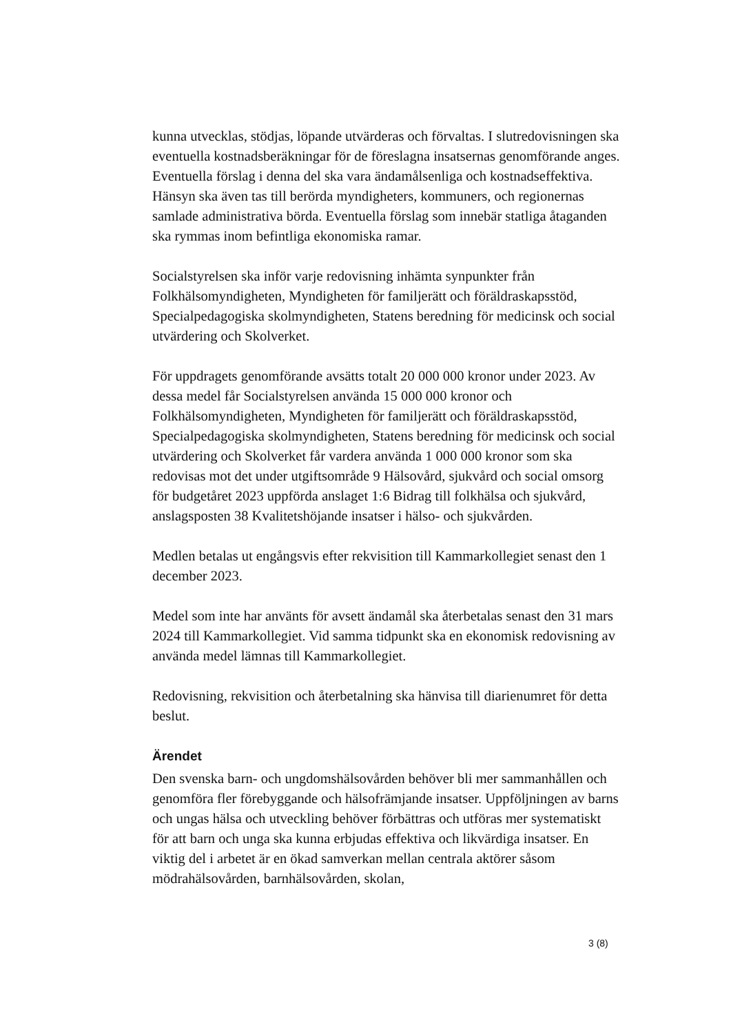kunna utvecklas, stödjas, löpande utvärderas och förvaltas. I slutredovisningen ska eventuella kostnadsberäkningar för de föreslagna insatsernas genomförande anges. Eventuella förslag i denna del ska vara ändamålsenliga och kostnadseffektiva. Hänsyn ska även tas till berörda myndigheters, kommuners, och regionernas samlade administrativa börda. Eventuella förslag som innebär statliga åtaganden ska rymmas inom befintliga ekonomiska ramar.
Socialstyrelsen ska inför varje redovisning inhämta synpunkter från Folkhälsomyndigheten, Myndigheten för familjerätt och föräldraskapsstöd, Specialpedagogiska skolmyndigheten, Statens beredning för medicinsk och social utvärdering och Skolverket.
För uppdragets genomförande avsätts totalt 20 000 000 kronor under 2023. Av dessa medel får Socialstyrelsen använda 15 000 000 kronor och Folkhälsomyndigheten, Myndigheten för familjerätt och föräldraskapsstöd, Specialpedagogiska skolmyndigheten, Statens beredning för medicinsk och social utvärdering och Skolverket får vardera använda 1 000 000 kronor som ska redovisas mot det under utgiftsområde 9 Hälsovård, sjukvård och social omsorg för budgetåret 2023 uppförda anslaget 1:6 Bidrag till folkhälsa och sjukvård, anslagsposten 38 Kvalitetshöjande insatser i hälso- och sjukvården.
Medlen betalas ut engångsvis efter rekvisition till Kammarkollegiet senast den 1 december 2023.
Medel som inte har använts för avsett ändamål ska återbetalas senast den 31 mars 2024 till Kammarkollegiet. Vid samma tidpunkt ska en ekonomisk redovisning av använda medel lämnas till Kammarkollegiet.
Redovisning, rekvisition och återbetalning ska hänvisa till diarienumret för detta beslut.
Ärendet
Den svenska barn- och ungdomshälsovården behöver bli mer sammanhållen och genomföra fler förebyggande och hälsofrämjande insatser. Uppföljningen av barns och ungas hälsa och utveckling behöver förbättras och utföras mer systematiskt för att barn och unga ska kunna erbjudas effektiva och likvärdiga insatser. En viktig del i arbetet är en ökad samverkan mellan centrala aktörer såsom mödrahälsovården, barnhälsovården, skolan,
3 (8)